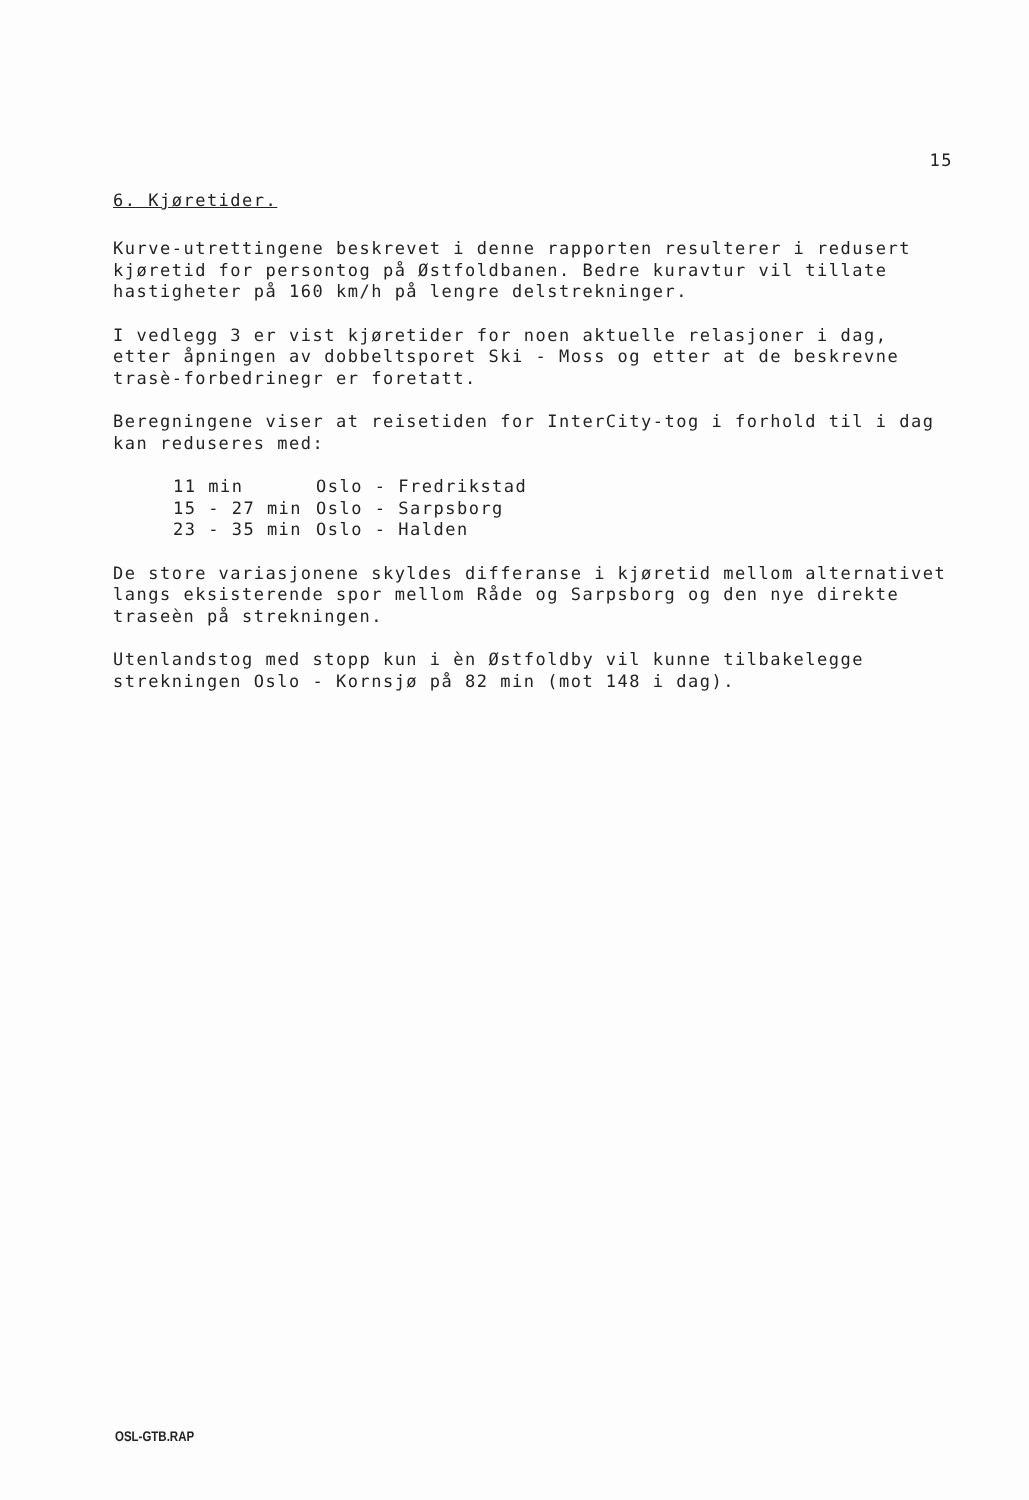15
6. Kjøretider.
Kurve-utrettingene beskrevet i denne rapporten resulterer i redusert kjøretid for persontog på Østfoldbanen. Bedre kuravtur vil tillate hastigheter på 160 km/h på lengre delstrekninger.
I vedlegg 3 er vist kjøretider for noen aktuelle relasjoner i dag, etter åpningen av dobbeltsporet Ski - Moss og etter at de beskrevne trasè-forbedrinegr er foretatt.
Beregningene viser at reisetiden for InterCity-tog i forhold til i dag kan reduseres med:
| 11 min | Oslo - Fredrikstad |
| 15 - 27 min | Oslo - Sarpsborg |
| 23 - 35 min | Oslo - Halden |
De store variasjonene skyldes differanse i kjøretid mellom alternativet langs eksisterende spor mellom Råde og Sarpsborg og den nye direkte traseèn på strekningen.
Utenlandstog med stopp kun i èn Østfoldby vil kunne tilbakelegge strekningen Oslo - Kornsjø på 82 min (mot 148 i dag).
OSL-GTB.RAP